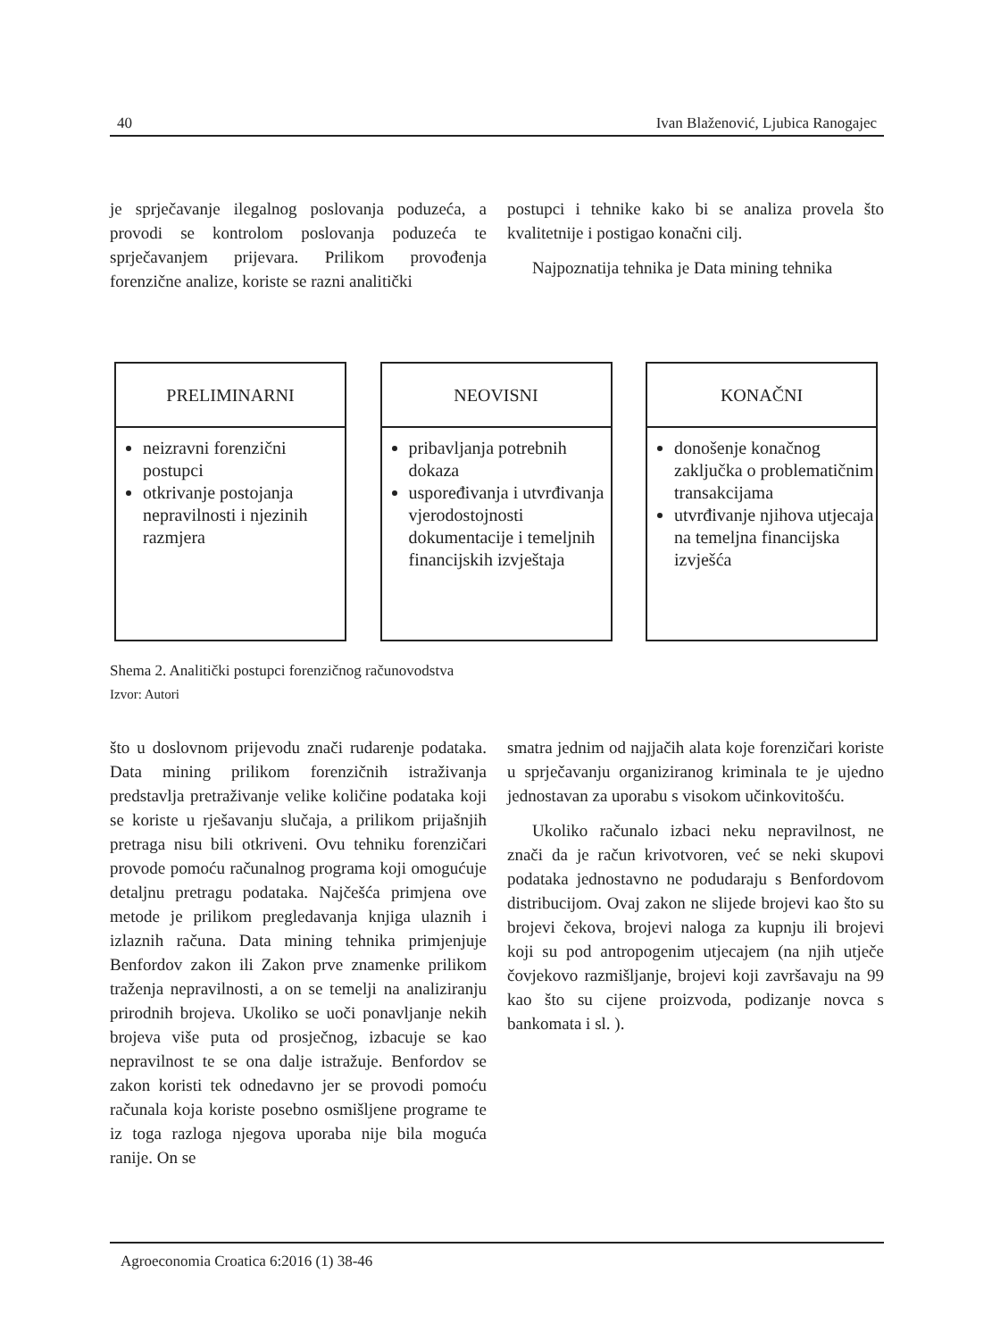40 Ivan Blaženović, Ljubica Ranogajec
je sprječavanje ilegalnog poslovanja poduzeća, a provodi se kontrolom poslovanja poduzeća te sprječavanjem prijevara. Prilikom provođenja forenzične analize, koriste se razni analitički
postupci i tehnike kako bi se analiza provela što kvalitetnije i postigao konačni cilj.
Najpoznatija tehnika je Data mining tehnika
PRELIMINARNI
neizravni forenzični postupci
otkrivanje postojanja nepravilnosti i njezinih razmjera
NEOVISNI
pribavljanja potrebnih dokaza
uspoređivanja i utvrđivanja vjerodostojnosti dokumentacije i temeljnih financijskih izvještaja
KONAČNI
donošenje konačnog zaključka o problematičnim transakcijama
utvrđivanje njihova utjecaja na temeljna financijska izvješća
Shema 2. Analitički postupci forenzičnog računovodstva
Izvor: Autori
što u doslovnom prijevodu znači rudarenje podataka. Data mining prilikom forenzičnih istraživanja predstavlja pretraživanje velike količine podataka koji se koriste u rješavanju slučaja, a prilikom prijašnjih pretraga nisu bili otkriveni. Ovu tehniku forenzičari provode pomoću računalnog programa koji omogućuje detaljnu pretragu podataka. Najčešća primjena ove metode je prilikom pregledavanja knjiga ulaznih i izlaznih računa. Data mining tehnika primjenjuje Benfordov zakon ili Zakon prve znamenke prilikom traženja nepravilnosti, a on se temelji na analiziranju prirodnih brojeva. Ukoliko se uoči ponavljanje nekih brojeva više puta od prosječnog, izbacuje se kao nepravilnost te se ona dalje istražuje. Benfordov se zakon koristi tek odnedavno jer se provodi pomoću računala koja koriste posebno osmišljene programe te iz toga razloga njegova uporaba nije bila moguća ranije. On se
smatra jednim od najjačih alata koje forenzičari koriste u sprječavanju organiziranog kriminala te je ujedno jednostavan za uporabu s visokom učinkovitošću.
Ukoliko računalo izbaci neku nepravilnost, ne znači da je račun krivotvoren, već se neki skupovi podataka jednostavno ne podudaraju s Benfordovom distribucijom. Ovaj zakon ne slijede brojevi kao što su brojevi čekova, brojevi naloga za kupnju ili brojevi koji su pod antropogenim utjecajem (na njih utječe čovjekovo razmišljanje, brojevi koji završavaju na 99 kao što su cijene proizvoda, podizanje novca s bankomata i sl. ).
Agroeconomia Croatica 6:2016 (1) 38-46